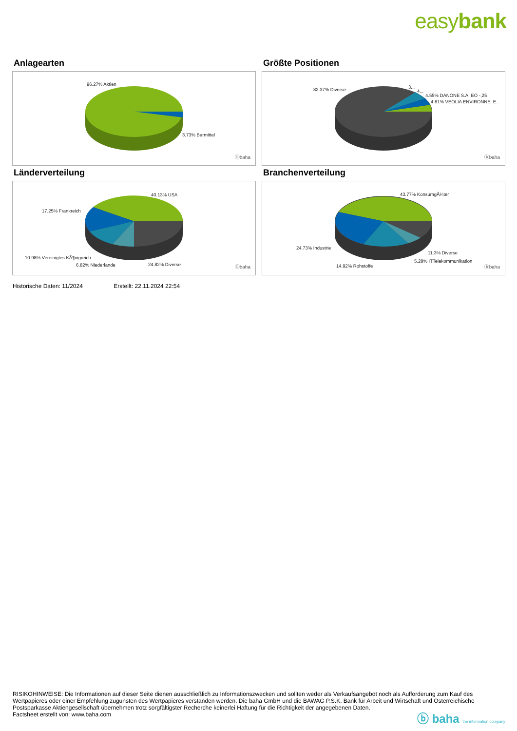easybank
Anlagearten
96.27% Aktien
3.73% Barmittel
ⓑbaha
Größte Positionen
82.37% Diverse 3...
4...
4.55% DANONE S.A. EO -,25
4.81% VEOLIA ENVIRONNE. E..
ⓑbaha
Länderverteilung
40.13% USA
17.25% Frankreich
10.98% Vereinigtes KÃ¶nigreich
6.82% Niederlande 24.82% Diverse ⓑbaha
Branchenverteilung
43.77% KonsumgÃ¼ter
24.73% Industrie
11.3% Diverse
5.28% ITTelekommunikation
14.92% Rohstoffe ⓑbaha
Historische Daten: 11/2024 Erstellt: 22.11.2024 22:54
RISIKOHINWEISE: Die Informationen auf dieser Seite dienen ausschließlich zu Informationszwecken und sollten weder als Verkaufsangebot noch als Aufforderung zum Kauf des Wertpapieres oder einer Empfehlung zugunsten des Wertpapieres verstanden werden. Die baha GmbH und die BAWAG P.S.K. Bank für Arbeit und Wirtschaft und Österreichische Postsparkasse Aktiengesellschaft übernehmen trotz sorgfältigster Recherche keinerlei Haftung für die Richtigkeit der angegebenen Daten.
Factsheet erstellt von: www.baha.com
ⓑ baha the information company